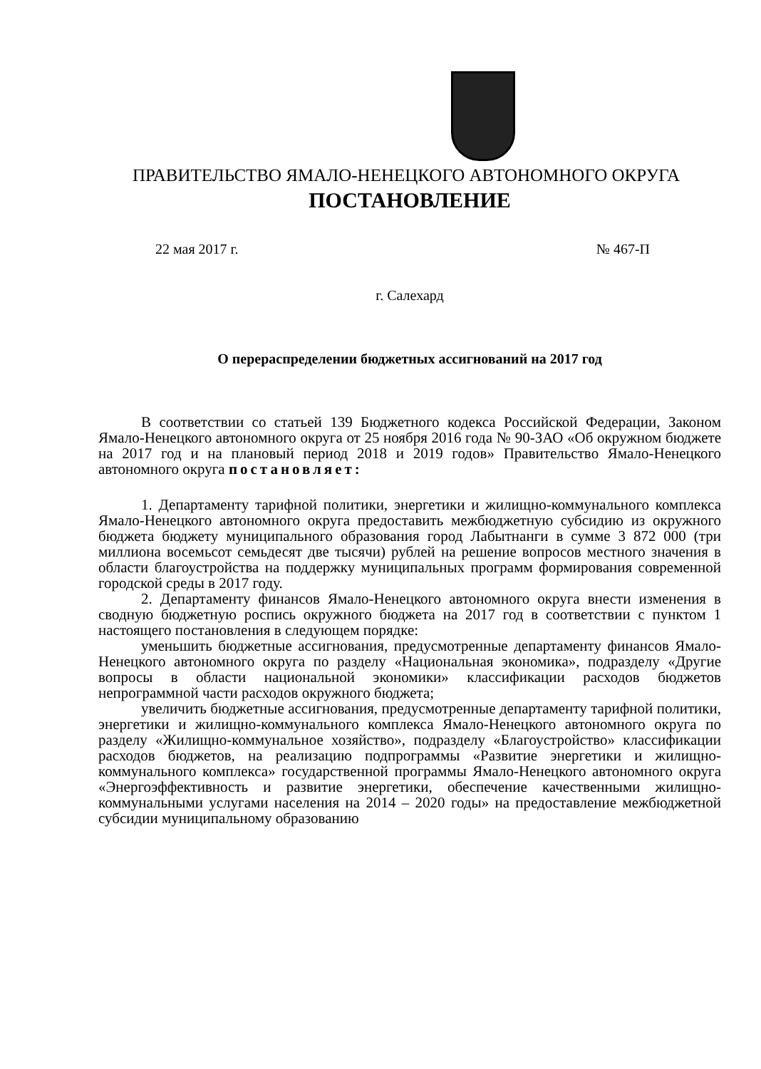ПРАВИТЕЛЬСТВО ЯМАЛО-НЕНЕЦКОГО АВТОНОМНОГО ОКРУГА
ПОСТАНОВЛЕНИЕ
22 мая 2017 г. № 467-П
г. Салехард
О перераспределении бюджетных ассигнований на 2017 год
В соответствии со статьей 139 Бюджетного кодекса Российской Федерации, Законом Ямало-Ненецкого автономного округа от 25 ноября 2016 года № 90-ЗАО «Об окружном бюджете на 2017 год и на плановый период 2018 и 2019 годов» Правительство Ямало-Ненецкого автономного округа постановляет:
1. Департаменту тарифной политики, энергетики и жилищно-коммунального комплекса Ямало-Ненецкого автономного округа предоставить межбюджетную субсидию из окружного бюджета бюджету муниципального образования город Лабытнанги в сумме 3 872 000 (три миллиона восемьсот семьдесят две тысячи) рублей на решение вопросов местного значения в области благоустройства на поддержку муниципальных программ формирования современной городской среды в 2017 году.
2. Департаменту финансов Ямало-Ненецкого автономного округа внести изменения в сводную бюджетную роспись окружного бюджета на 2017 год в соответствии с пунктом 1 настоящего постановления в следующем порядке:
уменьшить бюджетные ассигнования, предусмотренные департаменту финансов Ямало-Ненецкого автономного округа по разделу «Национальная экономика», подразделу «Другие вопросы в области национальной экономики» классификации расходов бюджетов непрограммной части расходов окружного бюджета;
увеличить бюджетные ассигнования, предусмотренные департаменту тарифной политики, энергетики и жилищно-коммунального комплекса Ямало-Ненецкого автономного округа по разделу «Жилищно-коммунальное хозяйство», подразделу «Благоустройство» классификации расходов бюджетов, на реализацию подпрограммы «Развитие энергетики и жилищно-коммунального комплекса» государственной программы Ямало-Ненецкого автономного округа «Энергоэффективность и развитие энергетики, обеспечение качественными жилищно-коммунальными услугами населения на 2014 – 2020 годы» на предоставление межбюджетной субсидии муниципальному образованию